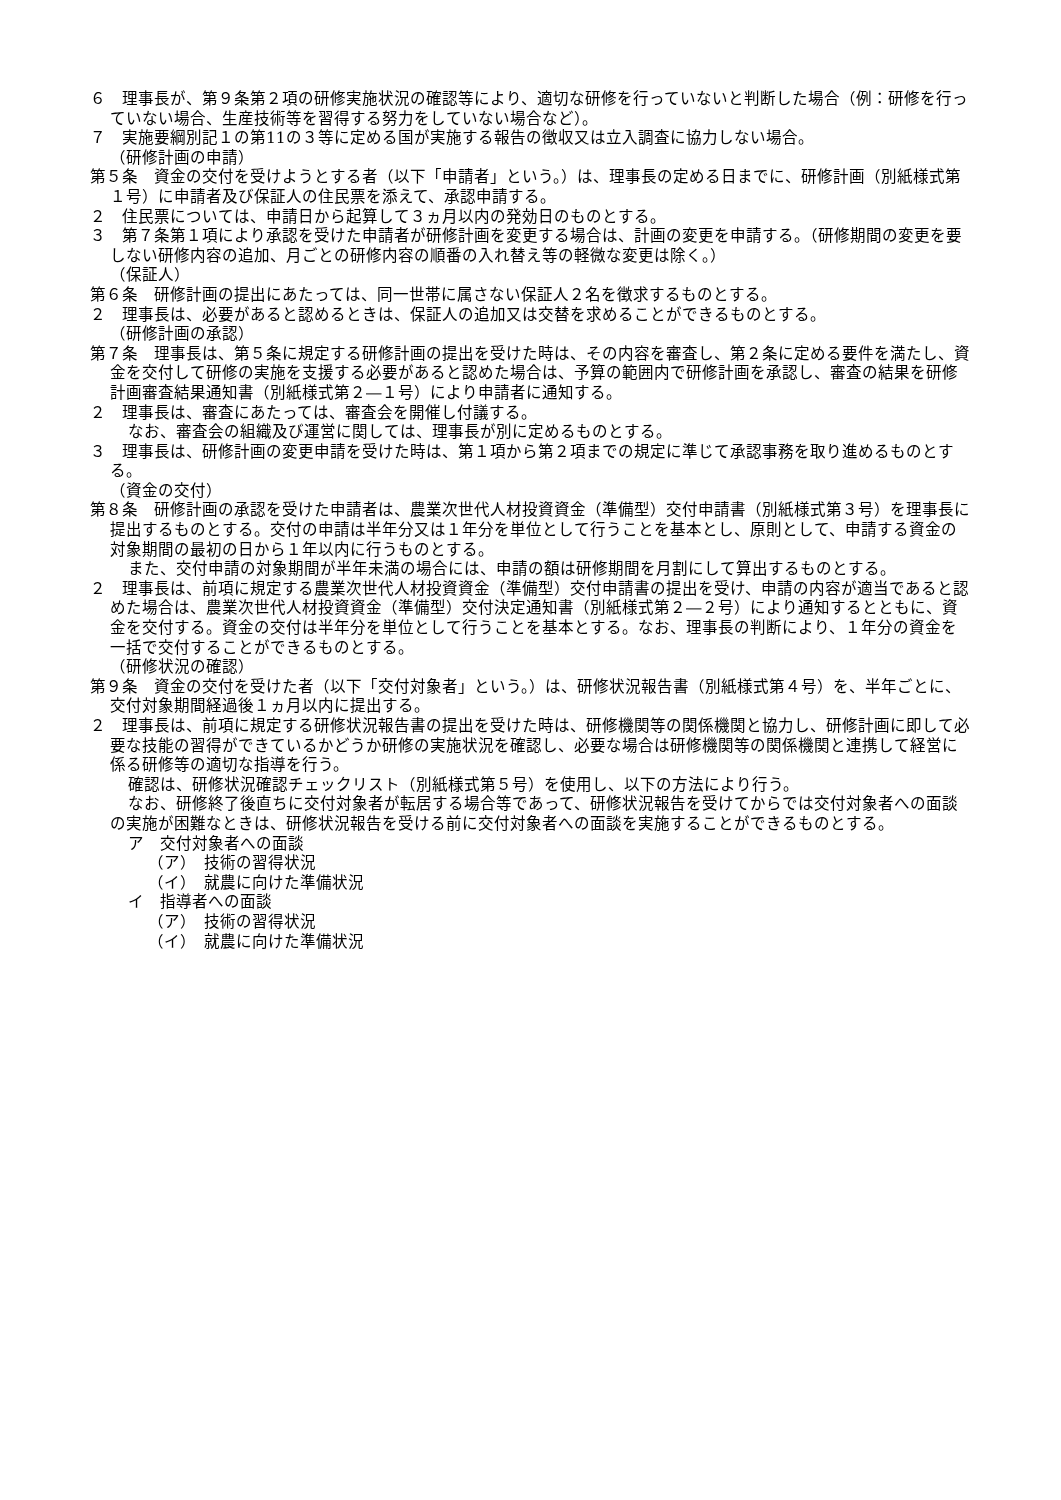６　理事長が、第９条第２項の研修実施状況の確認等により、適切な研修を行っていないと判断した場合（例：研修を行っていない場合、生産技術等を習得する努力をしていない場合など）。
７　実施要綱別記１の第11の３等に定める国が実施する報告の徴収又は立入調査に協力しない場合。
（研修計画の申請）
第５条　資金の交付を受けようとする者（以下「申請者」という。）は、理事長の定める日までに、研修計画（別紙様式第１号）に申請者及び保証人の住民票を添えて、承認申請する。
２　住民票については、申請日から起算して３ヵ月以内の発効日のものとする。
３　第７条第１項により承認を受けた申請者が研修計画を変更する場合は、計画の変更を申請する。（研修期間の変更を要しない研修内容の追加、月ごとの研修内容の順番の入れ替え等の軽微な変更は除く。）
（保証人）
第６条　研修計画の提出にあたっては、同一世帯に属さない保証人２名を徴求するものとする。
２　理事長は、必要があると認めるときは、保証人の追加又は交替を求めることができるものとする。
（研修計画の承認）
第７条　理事長は、第５条に規定する研修計画の提出を受けた時は、その内容を審査し、第２条に定める要件を満たし、資金を交付して研修の実施を支援する必要があると認めた場合は、予算の範囲内で研修計画を承認し、審査の結果を研修計画審査結果通知書（別紙様式第２―１号）により申請者に通知する。
２　理事長は、審査にあたっては、審査会を開催し付議する。
なお、審査会の組織及び運営に関しては、理事長が別に定めるものとする。
３　理事長は、研修計画の変更申請を受けた時は、第１項から第２項までの規定に準じて承認事務を取り進めるものとする。
（資金の交付）
第８条　研修計画の承認を受けた申請者は、農業次世代人材投資資金（準備型）交付申請書（別紙様式第３号）を理事長に提出するものとする。交付の申請は半年分又は１年分を単位として行うことを基本とし、原則として、申請する資金の対象期間の最初の日から１年以内に行うものとする。
また、交付申請の対象期間が半年未満の場合には、申請の額は研修期間を月割にして算出するものとする。
２　理事長は、前項に規定する農業次世代人材投資資金（準備型）交付申請書の提出を受け、申請の内容が適当であると認めた場合は、農業次世代人材投資資金（準備型）交付決定通知書（別紙様式第２―２号）により通知するとともに、資金を交付する。資金の交付は半年分を単位として行うことを基本とする。なお、理事長の判断により、１年分の資金を一括で交付することができるものとする。
（研修状況の確認）
第９条　資金の交付を受けた者（以下「交付対象者」という。）は、研修状況報告書（別紙様式第４号）を、半年ごとに、交付対象期間経過後１ヵ月以内に提出する。
２　理事長は、前項に規定する研修状況報告書の提出を受けた時は、研修機関等の関係機関と協力し、研修計画に即して必要な技能の習得ができているかどうか研修の実施状況を確認し、必要な場合は研修機関等の関係機関と連携して経営に係る研修等の適切な指導を行う。
確認は、研修状況確認チェックリスト（別紙様式第５号）を使用し、以下の方法により行う。
なお、研修終了後直ちに交付対象者が転居する場合等であって、研修状況報告を受けてからでは交付対象者への面談の実施が困難なときは、研修状況報告を受ける前に交付対象者への面談を実施することができるものとする。
ア　交付対象者への面談
（ア）　技術の習得状況
（イ）　就農に向けた準備状況
イ　指導者への面談
（ア）　技術の習得状況
（イ）　就農に向けた準備状況